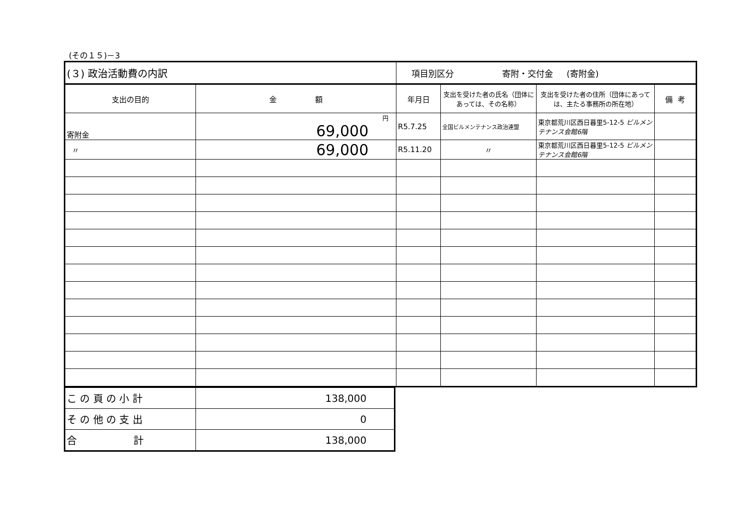(その１５)－3
| (３) 政治活動費の内訳 | | 項目別区分 寄附・交付金 (寄附金) | | | |
| 支出の目的 | 金 額 | 年月日 | 支出を受けた者の氏名（団体にあっては、その名称） | 支出を受けた者の住所（団体にあっては、主たる事務所の所在地） | 備 考 |
| 寄附金 | 円 69,000 | R5.7.25 | 全国ビルメンテナンス政治連盟 | 東京都荒川区西日暮里5-12-5 ビルメンテナンス会館6階 | |
| 〃 | 69,000 | R5.11.20 | 〃 | 東京都荒川区西日暮里5-12-5 ビルメンテナンス会館6階 | |
| こ の 頁 の 小 計 | 138,000 |
| そ の 他 の 支 出 | 0 |
| 合 計 | 138,000 |